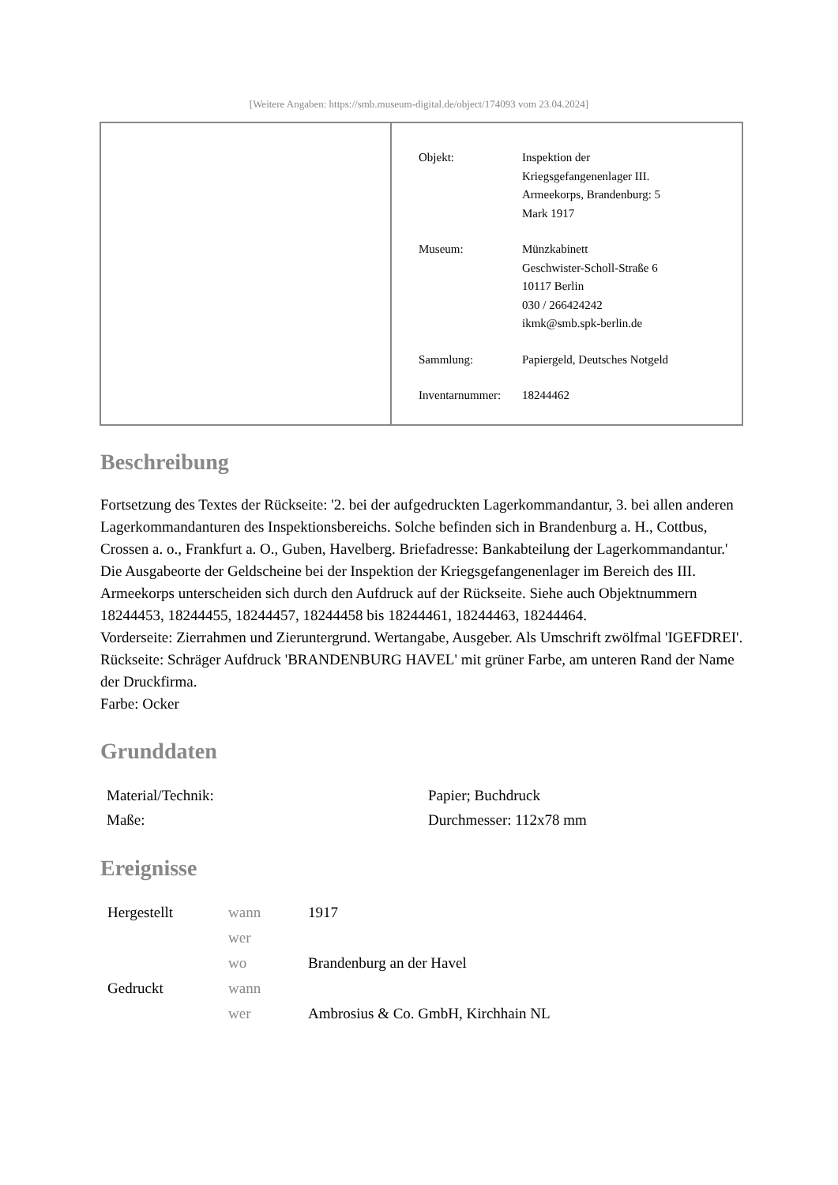[Weitere Angaben: https://smb.museum-digital.de/object/174093 vom 23.04.2024]
| Objekt: | Inspektion der Kriegsgefangenenlager III. Armeekorps, Brandenburg: 5 Mark 1917 |
| Museum: | Münzkabinett Geschwister-Scholl-Straße 6 10117 Berlin 030 / 266424242 ikmk@smb.spk-berlin.de |
| Sammlung: | Papiergeld, Deutsches Notgeld |
| Inventarnummer: | 18244462 |
Beschreibung
Fortsetzung des Textes der Rückseite: '2. bei der aufgedruckten Lagerkommandantur, 3. bei allen anderen Lagerkommandanturen des Inspektionsbereichs. Solche befinden sich in Brandenburg a. H., Cottbus, Crossen a. o., Frankfurt a. O., Guben, Havelberg. Briefadresse: Bankabteilung der Lagerkommandantur.' Die Ausgabeorte der Geldscheine bei der Inspektion der Kriegsgefangenenlager im Bereich des III. Armeekorps unterscheiden sich durch den Aufdruck auf der Rückseite. Siehe auch Objektnummern 18244453, 18244455, 18244457, 18244458 bis 18244461, 18244463, 18244464.
Vorderseite: Zierrahmen und Zieruntergrund. Wertangabe, Ausgeber. Als Umschrift zwölfmal 'IGEFDREI'.
Rückseite: Schräger Aufdruck 'BRANDENBURG HAVEL' mit grüner Farbe, am unteren Rand der Name der Druckfirma.
Farbe: Ocker
Grunddaten
| Material/Technik: | Papier; Buchdruck |
| Maße: | Durchmesser: 112x78 mm |
Ereignisse
| Hergestellt | wann | 1917 |
| | wer | |
| | wo | Brandenburg an der Havel |
| Gedruckt | wann | |
| | wer | Ambrosius & Co. GmbH, Kirchhain NL |